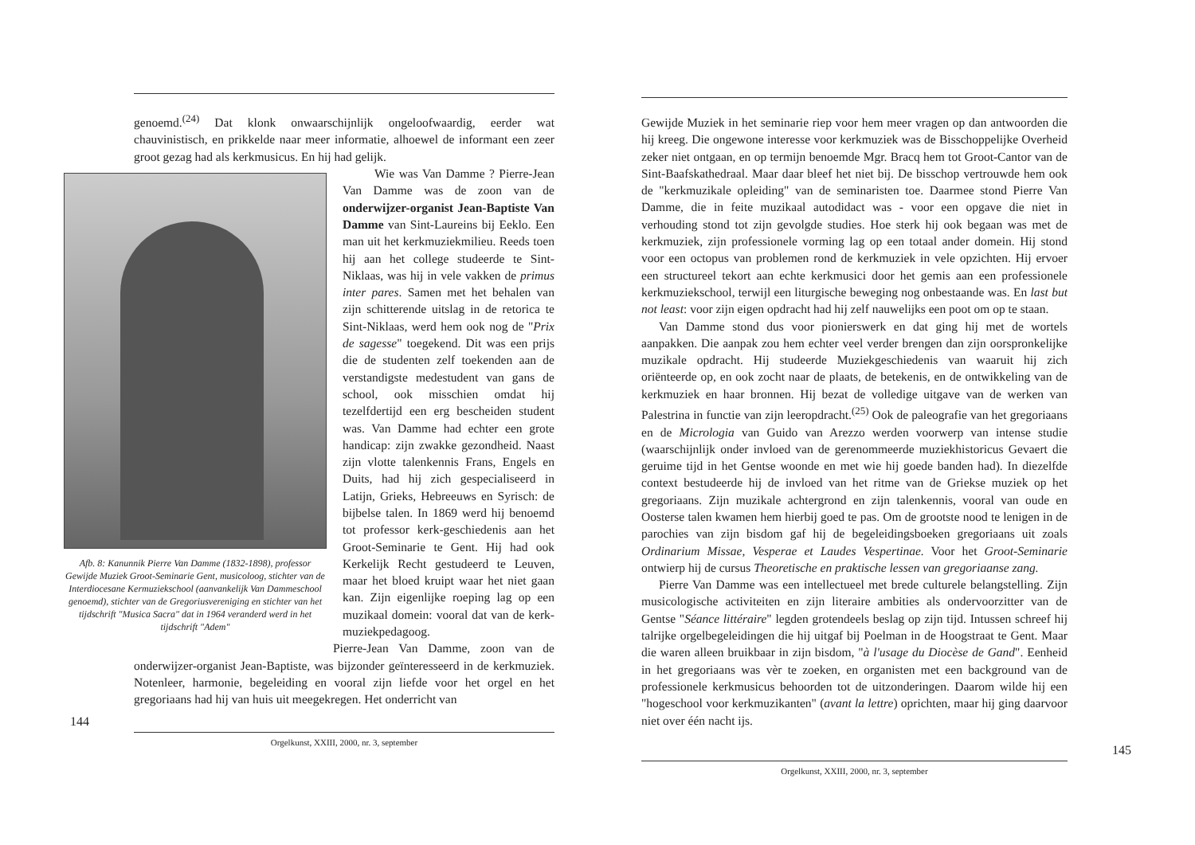genoemd.<sup>(24)</sup> Dat klonk onwaarschijnlijk ongeloofwaardig, eerder wat chauvinistisch, en prikkelde naar meer informatie, alhoewel de informant een zeer groot gezag had als kerkmusicus. En hij had gelijk.
Afb. 8: Kanunnik Pierre Van Damme (1832-1898), professor Gewijde Muziek Groot-Seminarie Gent, musicoloog, stichter van de Interdiocesane Kermuziekschool (aanvankelijk Van Dammeschool genoemd), stichter van de Gregoriusvereniging en stichter van het tijdschrift "Musica Sacra" dat in 1964 veranderd werd in het tijdschrift "Adem"
Wie was Van Damme ? Pierre-Jean Van Damme was de zoon van de onderwijzer-organist Jean-Baptiste Van Damme van Sint-Laureins bij Eeklo. Een man uit het kerkmuziekmilieu. Reeds toen hij aan het college studeerde te Sint-Niklaas, was hij in vele vakken de primus inter pares. Samen met het behalen van zijn schitterende uitslag in de retorica te Sint-Niklaas, werd hem ook nog de "Prix de sagesse" toegekend. Dit was een prijs die de studenten zelf toekenden aan de verstandigste medestudent van gans de school, ook misschien omdat hij tezelfdertijd een erg bescheiden student was. Van Damme had echter een grote handicap: zijn zwakke gezondheid. Naast zijn vlotte talenkennis Frans, Engels en Duits, had hij zich gespecialiseerd in Latijn, Grieks, Hebreeuws en Syrisch: de bijbelse talen. In 1869 werd hij benoemd tot professor kerk-geschiedenis aan het Groot-Seminarie te Gent. Hij had ook Kerkelijk Recht gestudeerd te Leuven, maar het bloed kruipt waar het niet gaan kan. Zijn eigenlijke roeping lag op een muzikaal domein: vooral dat van de kerk-muziekpedagoog.
Pierre-Jean Van Damme, zoon van de onderwijzer-organist Jean-Baptiste, was bijzonder geïnteresseerd in de kerkmuziek. Notenleer, harmonie, begeleiding en vooral zijn liefde voor het orgel en het gregoriaans had hij van huis uit meegekregen. Het onderricht van
144
Orgelkunst, XXIII, 2000, nr. 3, september
Gewijde Muziek in het seminarie riep voor hem meer vragen op dan antwoorden die hij kreeg. Die ongewone interesse voor kerkmuziek was de Bisschoppelijke Overheid zeker niet ontgaan, en op termijn benoemde Mgr. Bracq hem tot Groot-Cantor van de Sint-Baafskathedraal. Maar daar bleef het niet bij. De bisschop vertrouwde hem ook de "kerkmuzikale opleiding" van de seminaristen toe. Daarmee stond Pierre Van Damme, die in feite muzikaal autodidact was - voor een opgave die niet in verhouding stond tot zijn gevolgde studies. Hoe sterk hij ook begaan was met de kerkmuziek, zijn professionele vorming lag op een totaal ander domein. Hij stond voor een octopus van problemen rond de kerkmuziek in vele opzichten. Hij ervoer een structureel tekort aan echte kerkmusici door het gemis aan een professionele kerkmuziekschool, terwijl een liturgische beweging nog onbestaande was. En last but not least: voor zijn eigen opdracht had hij zelf nauwelijks een poot om op te staan.
Van Damme stond dus voor pionierswerk en dat ging hij met de wortels aanpakken. Die aanpak zou hem echter veel verder brengen dan zijn oorspronkelijke muzikale opdracht. Hij studeerde Muziekgeschiedenis van waaruit hij zich oriënteerde op, en ook zocht naar de plaats, de betekenis, en de ontwikkeling van de kerkmuziek en haar bronnen. Hij bezat de volledige uitgave van de werken van Palestrina in functie van zijn leeropdracht.<sup>(25)</sup> Ook de paleografie van het gregoriaans en de Micrologia van Guido van Arezzo werden voorwerp van intense studie (waarschijnlijk onder invloed van de gerenommeerde muziekhistoricus Gevaert die geruime tijd in het Gentse woonde en met wie hij goede banden had). In diezelfde context bestudeerde hij de invloed van het ritme van de Griekse muziek op het gregoriaans. Zijn muzikale achtergrond en zijn talenkennis, vooral van oude en Oosterse talen kwamen hem hierbij goed te pas. Om de grootste nood te lenigen in de parochies van zijn bisdom gaf hij de begeleidingsboeken gregoriaans uit zoals Ordinarium Missae, Vesperae et Laudes Vespertinae. Voor het Groot-Seminarie ontwierp hij de cursus Theoretische en praktische lessen van gregoriaanse zang.
Pierre Van Damme was een intellectueel met brede culturele belangstelling. Zijn musicologische activiteiten en zijn literaire ambities als ondervoorzitter van de Gentse "Séance littéraire" legden grotendeels beslag op zijn tijd. Intussen schreef hij talrijke orgelbegeleidingen die hij uitgaf bij Poelman in de Hoogstraat te Gent. Maar die waren alleen bruikbaar in zijn bisdom, "à l'usage du Diocèse de Gand". Eenheid in het gregoriaans was vèr te zoeken, en organisten met een background van de professionele kerkmusicus behoorden tot de uitzonderingen. Daarom wilde hij een "hogeschool voor kerkmuzikanten" (avant la lettre) oprichten, maar hij ging daarvoor niet over één nacht ijs.
145
Orgelkunst, XXIII, 2000, nr. 3, september